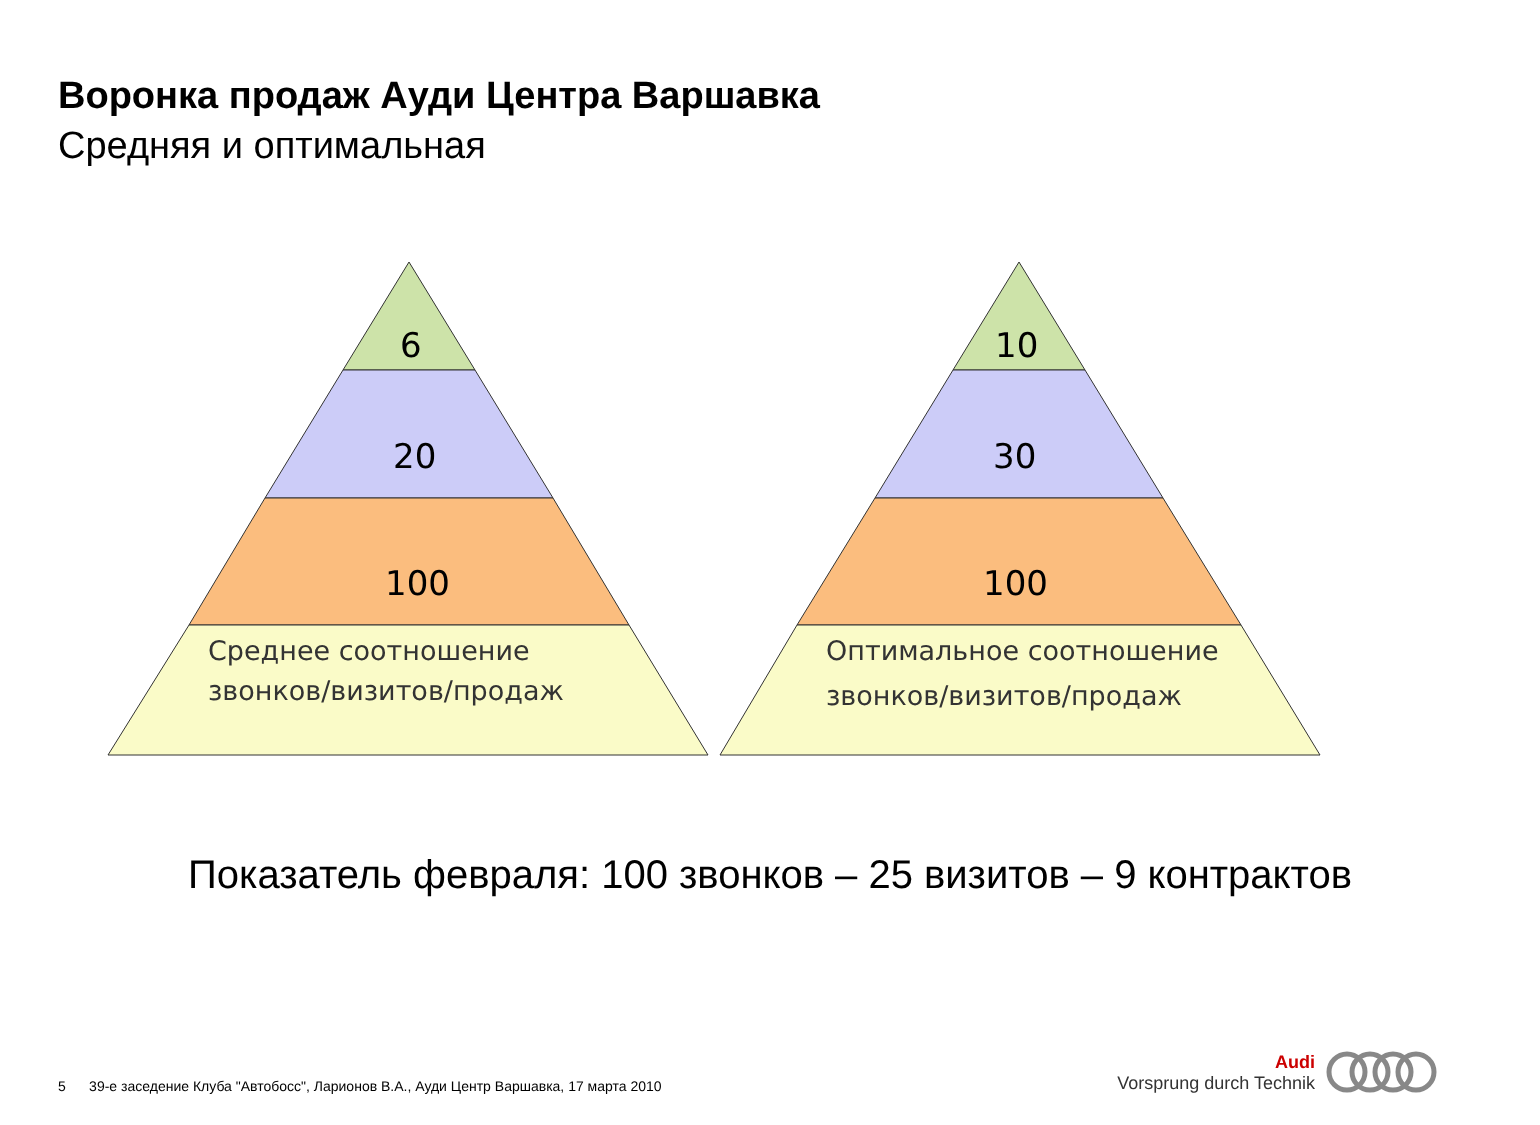Воронка продаж Ауди Центра Варшавка
Средняя и оптимальная
6
20
100
Среднее соотношение
звонков/визитов/продаж
10
30
100
Оптимальное соотношение
звонков/визитов/продаж
Показатель февраля: 100 звонков – 25 визитов – 9 контрактов
5 39-е заседение Клуба "Автобосс", Ларионов В.А., Ауди Центр Варшавка, 17 марта 2010
Audi
Vorsprung durch Technik